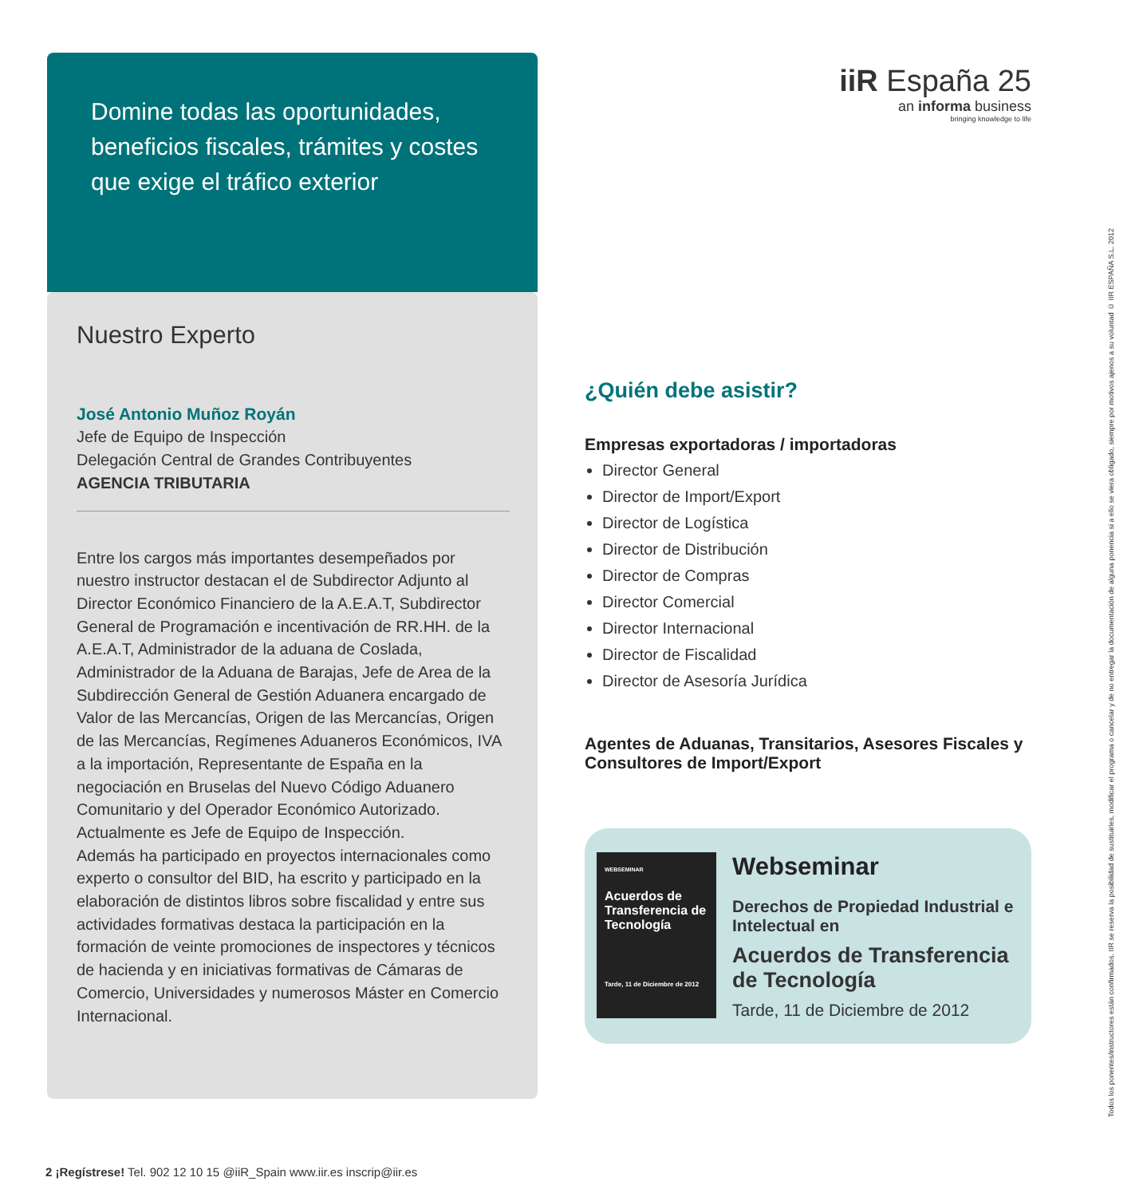Domine todas las oportunidades, beneficios fiscales, trámites y costes que exige el tráfico exterior
Nuestro Experto
José Antonio Muñoz Royán
Jefe de Equipo de Inspección
Delegación Central de Grandes Contribuyentes
AGENCIA TRIBUTARIA
Entre los cargos más importantes desempeñados por nuestro instructor destacan el de Subdirector Adjunto al Director Económico Financiero de la A.E.A.T, Subdirector General de Programación e incentivación de RR.HH. de la A.E.A.T, Administrador de la aduana de Coslada, Administrador de la Aduana de Barajas, Jefe de Area de la Subdirección General de Gestión Aduanera encargado de Valor de las Mercancías, Origen de las Mercancías, Origen de las Mercancías, Regímenes Aduaneros Económicos, IVA a la importación, Representante de España en la negociación en Bruselas del Nuevo Código Aduanero Comunitario y del Operador Económico Autorizado. Actualmente es Jefe de Equipo de Inspección.
Además ha participado en proyectos internacionales como experto o consultor del BID, ha escrito y participado en la elaboración de distintos libros sobre fiscalidad y entre sus actividades formativas destaca la participación en la formación de veinte promociones de inspectores y técnicos de hacienda y en iniciativas formativas de Cámaras de Comercio, Universidades y numerosos Máster en Comercio Internacional.
iiR España 25
an informa business
bringing knowledge to life
¿Quién debe asistir?
Empresas exportadoras / importadoras
Director General
Director de Import/Export
Director de Logística
Director de Distribución
Director de Compras
Director Comercial
Director Internacional
Director de Fiscalidad
Director de Asesoría Jurídica
Agentes de Aduanas, Transitarios, Asesores Fiscales y Consultores de Import/Export
WEBSEMINAR
Acuerdos de Transferencia de Tecnología
Tarde, 11 de Diciembre de 2012
Webseminar
Derechos de Propiedad Industrial e Intelectual en
Acuerdos de Transferencia de Tecnología
Tarde, 11 de Diciembre de 2012
Todos los ponentes/instructores están confirmados. IIR se reserva la posibilidad de sustituirles, modificar el programa o cancelar y de no entregar la documentación de alguna ponencia si a ello se viera obligado, siempre por motivos ajenos a su voluntad © IIR ESPAÑA S.L. 2012
2 ¡Regístrese! Tel. 902 12 10 15 @iiR_Spain www.iir.es inscrip@iir.es